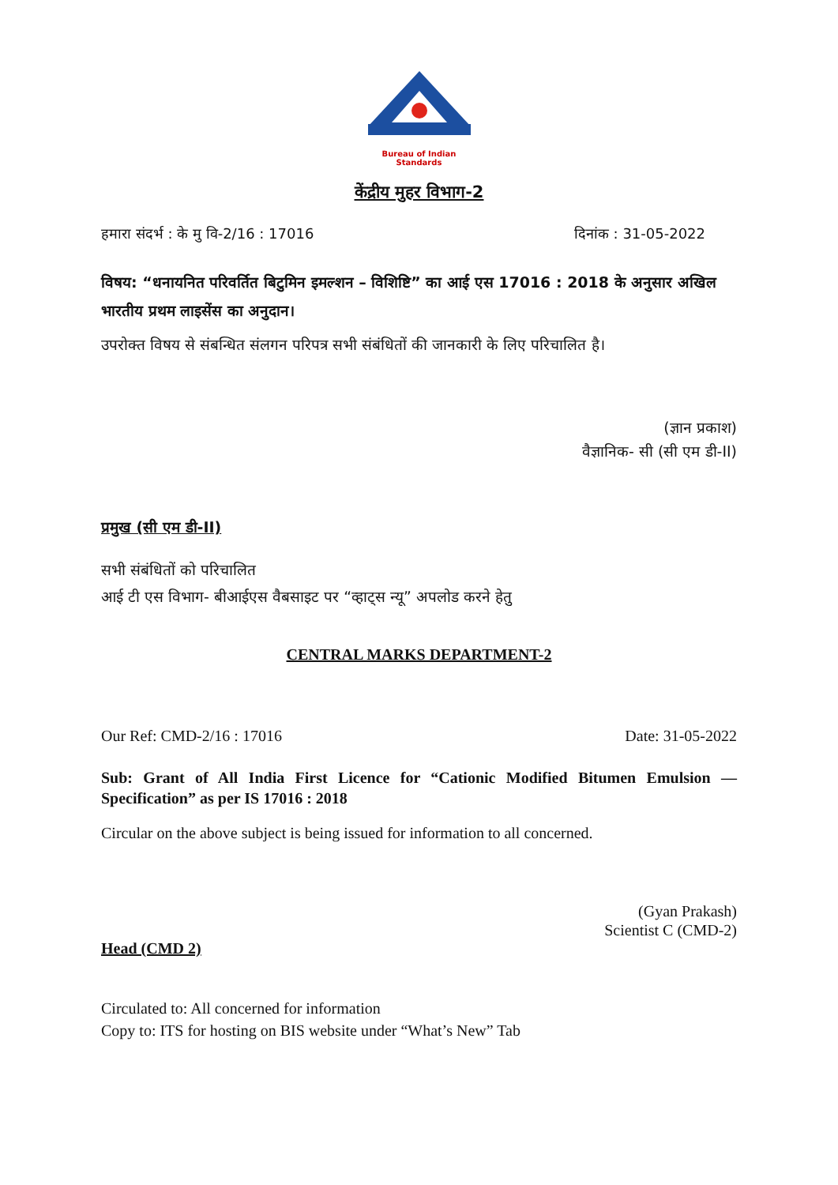Bureau of Indian Standards
केंद्रीय मुहर विभाग-2
हमारा संदर्भ : के मु वि-2/16 : 17016 दिनांक : 31-05-2022
विषय: “धनायनित परिवर्तित बिटुमिन इमल्शन – विशिष्टि” का आई एस 17016 : 2018 के अनुसार अखिल भारतीय प्रथम लाइसेंस का अनुदान।
उपरोक्त विषय से संबन्धित संलगन परिपत्र सभी संबंधितों की जानकारी के लिए परिचालित है।
(ज्ञान प्रकाश)
वैज्ञानिक- सी (सी एम डी-II)
प्रमुख (सी एम डी-II)
सभी संबंधितों को परिचालित
आई टी एस विभाग- बीआईएस वैबसाइट पर “व्हाट्स न्यू” अपलोड करने हेतु
CENTRAL MARKS DEPARTMENT-2
Our Ref: CMD-2/16 : 17016 Date: 31-05-2022
Sub: Grant of All India First Licence for “Cationic Modified Bitumen Emulsion — Specification” as per IS 17016 : 2018
Circular on the above subject is being issued for information to all concerned.
(Gyan Prakash)
Scientist C (CMD-2)
Head (CMD 2)
Circulated to: All concerned for information
Copy to: ITS for hosting on BIS website under “What’s New” Tab